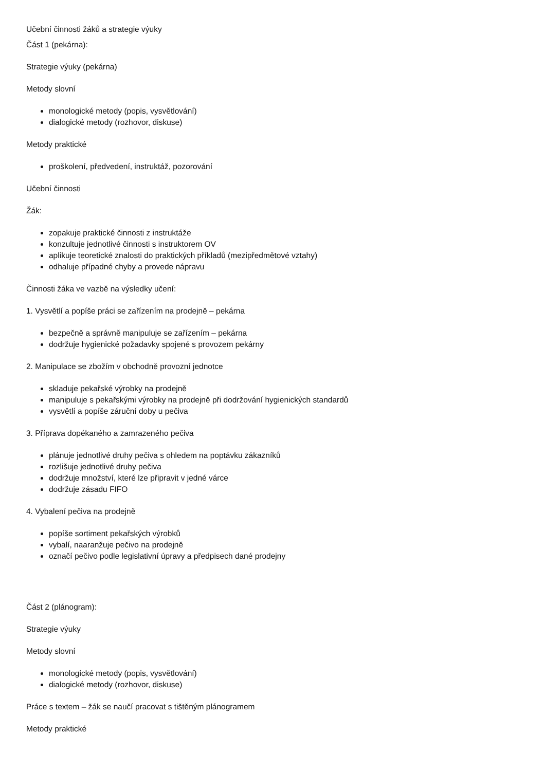Učební činnosti žáků a strategie výuky
Část 1 (pekárna):
Strategie výuky (pekárna)
Metody slovní
monologické metody (popis, vysvětlování)
dialogické metody (rozhovor, diskuse)
Metody praktické
proškolení, předvedení, instruktáž, pozorování
Učební činnosti
Žák:
zopakuje praktické činnosti z instruktáže
konzultuje jednotlivé činnosti s instruktorem OV
aplikuje teoretické znalosti do praktických příkladů (mezipředmětové vztahy)
odhaluje případné chyby a provede nápravu
Činnosti žáka ve vazbě na výsledky učení:
1. Vysvětlí a popíše práci se zařízením na prodejně – pekárna
bezpečně a správně manipuluje se zařízením – pekárna
dodržuje hygienické požadavky spojené s provozem pekárny
2. Manipulace se zbožím v obchodně provozní jednotce
skladuje pekařské výrobky na prodejně
manipuluje s pekařskými výrobky na prodejně při dodržování hygienických standardů
vysvětlí a popíše záruční doby u pečiva
3. Příprava dopékaného a zamrazeného pečiva
plánuje jednotlivé druhy pečiva s ohledem na poptávku zákazníků
rozlišuje jednotlivé druhy pečiva
dodržuje množství, které lze připravit v jedné várce
dodržuje zásadu FIFO
4. Vybalení pečiva na prodejně
popíše sortiment pekařských výrobků
vybalí, naaranžuje pečivo na prodejně
označí pečivo podle legislativní úpravy a předpisech dané prodejny
Část 2 (plánogram):
Strategie výuky
Metody slovní
monologické metody (popis, vysvětlování)
dialogické metody (rozhovor, diskuse)
Práce s textem – žák se naučí pracovat s tištěným plánogramem
Metody praktické